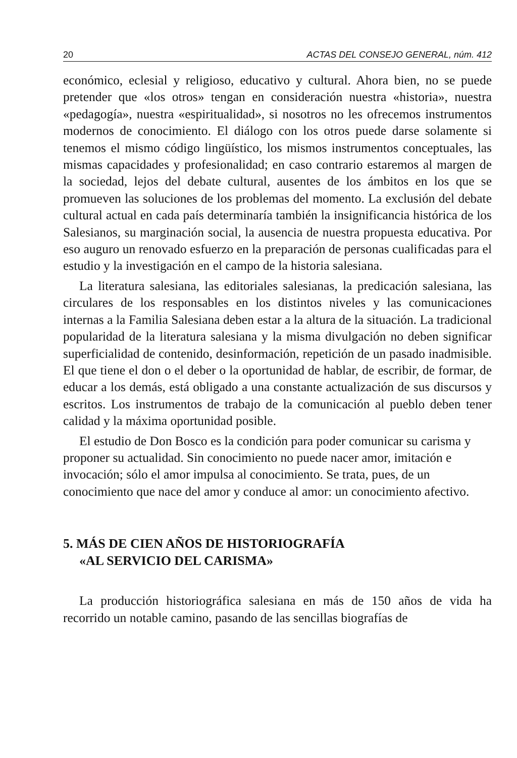20 ACTAS DEL CONSEJO GENERAL, núm. 412
económico, eclesial y religioso, educativo y cultural. Ahora bien, no se puede pretender que «los otros» tengan en consideración nuestra «historia», nuestra «pedagogía», nuestra «espiritualidad», si nosotros no les ofrecemos instrumentos modernos de conocimiento. El diálogo con los otros puede darse solamente si tenemos el mismo código lingüístico, los mismos instrumentos conceptuales, las mismas capacidades y profesionalidad; en caso contrario estaremos al margen de la sociedad, lejos del debate cultural, ausentes de los ámbitos en los que se promueven las soluciones de los problemas del momento. La exclusión del debate cultural actual en cada país determinaría también la insignificancia histórica de los Salesianos, su marginación social, la ausencia de nuestra propuesta educativa. Por eso auguro un renovado esfuerzo en la preparación de personas cualificadas para el estudio y la investigación en el campo de la historia salesiana.
La literatura salesiana, las editoriales salesianas, la predicación salesiana, las circulares de los responsables en los distintos niveles y las comunicaciones internas a la Familia Salesiana deben estar a la altura de la situación. La tradicional popularidad de la literatura salesiana y la misma divulgación no deben significar superficialidad de contenido, desinformación, repetición de un pasado inadmisible. El que tiene el don o el deber o la oportunidad de hablar, de escribir, de formar, de educar a los demás, está obligado a una constante actualización de sus discursos y escritos. Los instrumentos de trabajo de la comunicación al pueblo deben tener calidad y la máxima oportunidad posible.
El estudio de Don Bosco es la condición para poder comunicar su carisma y proponer su actualidad. Sin conocimiento no puede nacer amor, imitación e invocación; sólo el amor impulsa al conocimiento. Se trata, pues, de un conocimiento que nace del amor y conduce al amor: un conocimiento afectivo.
5. MÁS DE CIEN AÑOS DE HISTORIOGRAFÍA
«AL SERVICIO DEL CARISMA»
La producción historiográfica salesiana en más de 150 años de vida ha recorrido un notable camino, pasando de las sencillas biografías de